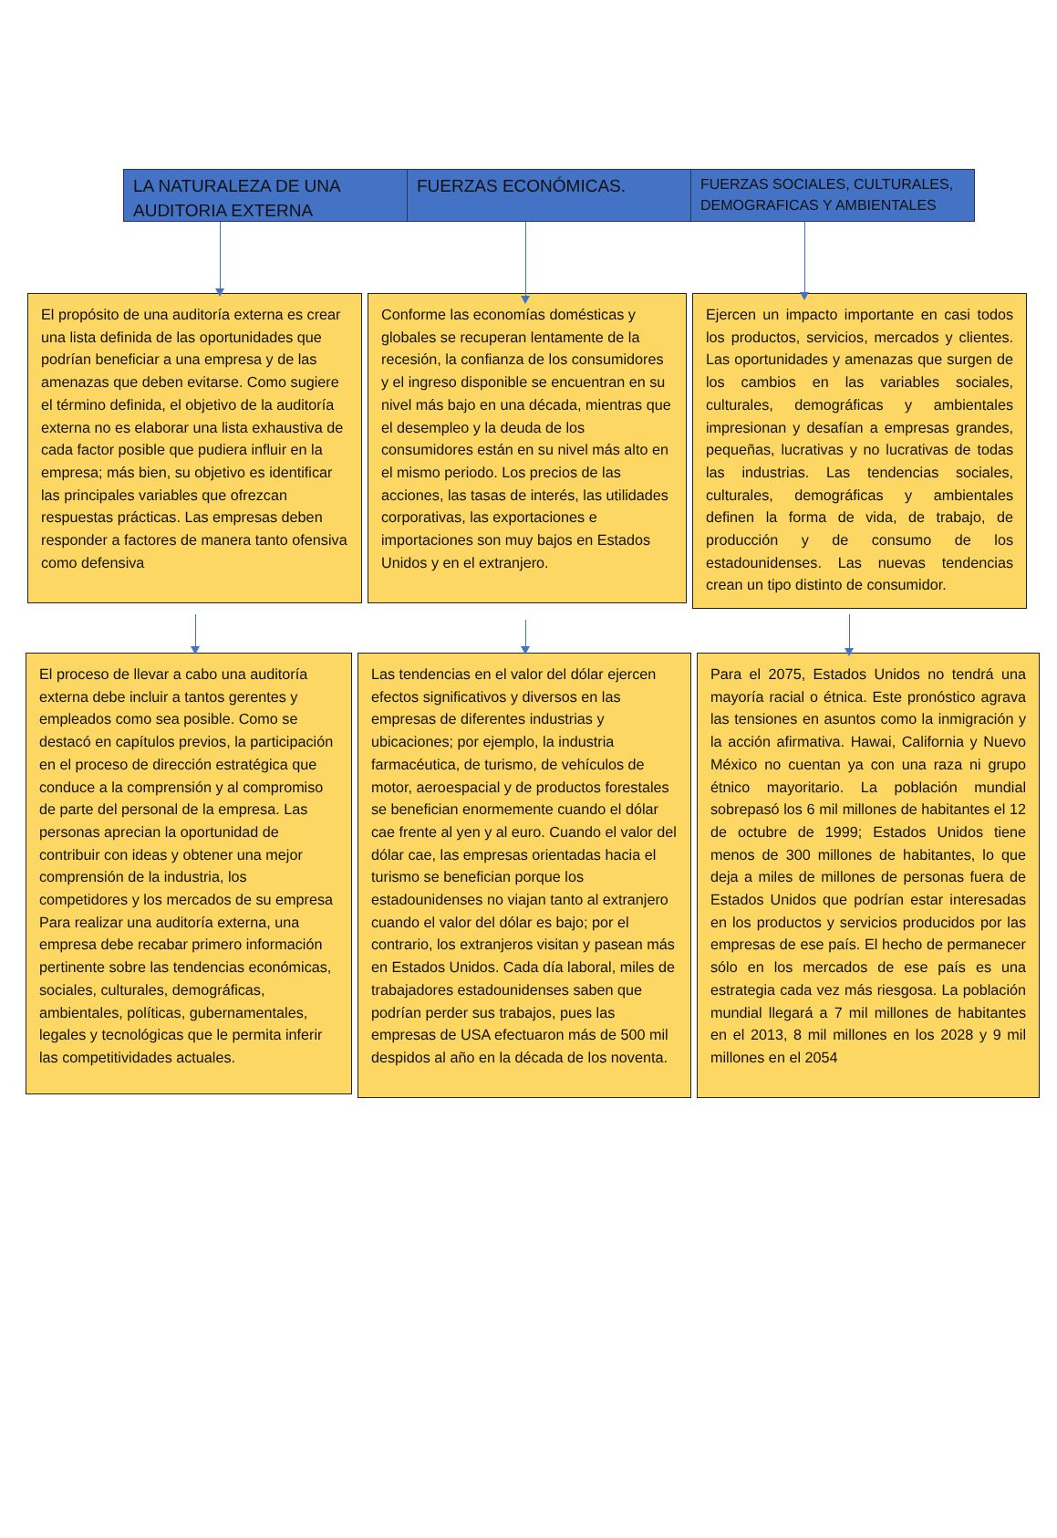LA NATURALEZA DE UNA AUDITORIA EXTERNA
FUERZAS ECONÓMICAS.
FUERZAS SOCIALES, CULTURALES, DEMOGRAFICAS Y AMBIENTALES
El propósito de una auditoría externa es crear una lista definida de las oportunidades que podrían beneficiar a una empresa y de las amenazas que deben evitarse. Como sugiere el término definida, el objetivo de la auditoría externa no es elaborar una lista exhaustiva de cada factor posible que pudiera influir en la empresa; más bien, su objetivo es identificar las principales variables que ofrezcan respuestas prácticas. Las empresas deben responder a factores de manera tanto ofensiva como defensiva
Conforme las economías domésticas y globales se recuperan lentamente de la recesión, la confianza de los consumidores y el ingreso disponible se encuentran en su nivel más bajo en una década, mientras que el desempleo y la deuda de los consumidores están en su nivel más alto en el mismo periodo. Los precios de las acciones, las tasas de interés, las utilidades corporativas, las exportaciones e importaciones son muy bajos en Estados Unidos y en el extranjero.
Ejercen un impacto importante en casi todos los productos, servicios, mercados y clientes. Las oportunidades y amenazas que surgen de los cambios en las variables sociales, culturales, demográficas y ambientales impresionan y desafían a empresas grandes, pequeñas, lucrativas y no lucrativas de todas las industrias. Las tendencias sociales, culturales, demográficas y ambientales definen la forma de vida, de trabajo, de producción y de consumo de los estadounidenses. Las nuevas tendencias crean un tipo distinto de consumidor.
El proceso de llevar a cabo una auditoría externa debe incluir a tantos gerentes y empleados como sea posible. Como se destacó en capítulos previos, la participación en el proceso de dirección estratégica que conduce a la comprensión y al compromiso de parte del personal de la empresa. Las personas aprecian la oportunidad de contribuir con ideas y obtener una mejor comprensión de la industria, los competidores y los mercados de su empresa Para realizar una auditoría externa, una empresa debe recabar primero información pertinente sobre las tendencias económicas, sociales, culturales, demográficas, ambientales, políticas, gubernamentales, legales y tecnológicas que le permita inferir las competitividades actuales.
Las tendencias en el valor del dólar ejercen efectos significativos y diversos en las empresas de diferentes industrias y ubicaciones; por ejemplo, la industria farmacéutica, de turismo, de vehículos de motor, aeroespacial y de productos forestales se benefician enormemente cuando el dólar cae frente al yen y al euro. Cuando el valor del dólar cae, las empresas orientadas hacia el turismo se benefician porque los estadounidenses no viajan tanto al extranjero cuando el valor del dólar es bajo; por el contrario, los extranjeros visitan y pasean más en Estados Unidos. Cada día laboral, miles de trabajadores estadounidenses saben que podrían perder sus trabajos, pues las empresas de USA efectuaron más de 500 mil despidos al año en la década de los noventa.
Para el 2075, Estados Unidos no tendrá una mayoría racial o étnica. Este pronóstico agrava las tensiones en asuntos como la inmigración y la acción afirmativa. Hawai, California y Nuevo México no cuentan ya con una raza ni grupo étnico mayoritario. La población mundial sobrepasó los 6 mil millones de habitantes el 12 de octubre de 1999; Estados Unidos tiene menos de 300 millones de habitantes, lo que deja a miles de millones de personas fuera de Estados Unidos que podrían estar interesadas en los productos y servicios producidos por las empresas de ese país. El hecho de permanecer sólo en los mercados de ese país es una estrategia cada vez más riesgosa. La población mundial llegará a 7 mil millones de habitantes en el 2013, 8 mil millones en los 2028 y 9 mil millones en el 2054